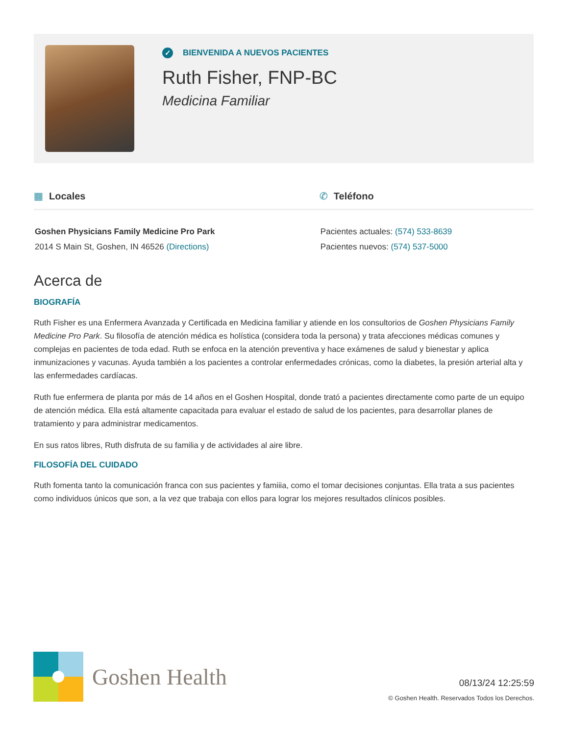✓ BIENVENIDA A NUEVOS PACIENTES
Ruth Fisher, FNP-BC
Medicina Familiar
▦ Locales
Goshen Physicians Family Medicine Pro Park
2014 S Main St, Goshen, IN 46526 (Directions)
✆ Teléfono
Pacientes actuales: (574) 533-8639
Pacientes nuevos: (574) 537-5000
Acerca de
BIOGRAFÍA
Ruth Fisher es una Enfermera Avanzada y Certificada en Medicina familiar y atiende en los consultorios de Goshen Physicians Family Medicine Pro Park. Su filosofía de atención médica es holística (considera toda la persona) y trata afecciones médicas comunes y complejas en pacientes de toda edad. Ruth se enfoca en la atención preventiva y hace exámenes de salud y bienestar y aplica inmunizaciones y vacunas. Ayuda también a los pacientes a controlar enfermedades crónicas, como la diabetes, la presión arterial alta y las enfermedades cardíacas.
Ruth fue enfermera de planta por más de 14 años en el Goshen Hospital, donde trató a pacientes directamente como parte de un equipo de atención médica. Ella está altamente capacitada para evaluar el estado de salud de los pacientes, para desarrollar planes de tratamiento y para administrar medicamentos.
En sus ratos libres, Ruth disfruta de su familia y de actividades al aire libre.
FILOSOFÍA DEL CUIDADO
Ruth fomenta tanto la comunicación franca con sus pacientes y famiiia, como el tomar decisiones conjuntas. Ella trata a sus pacientes como individuos únicos que son, a la vez que trabaja con ellos para lograr los mejores resultados clínicos posibles.
Goshen Health
08/13/24 12:25:59
© Goshen Health. Reservados Todos los Derechos.